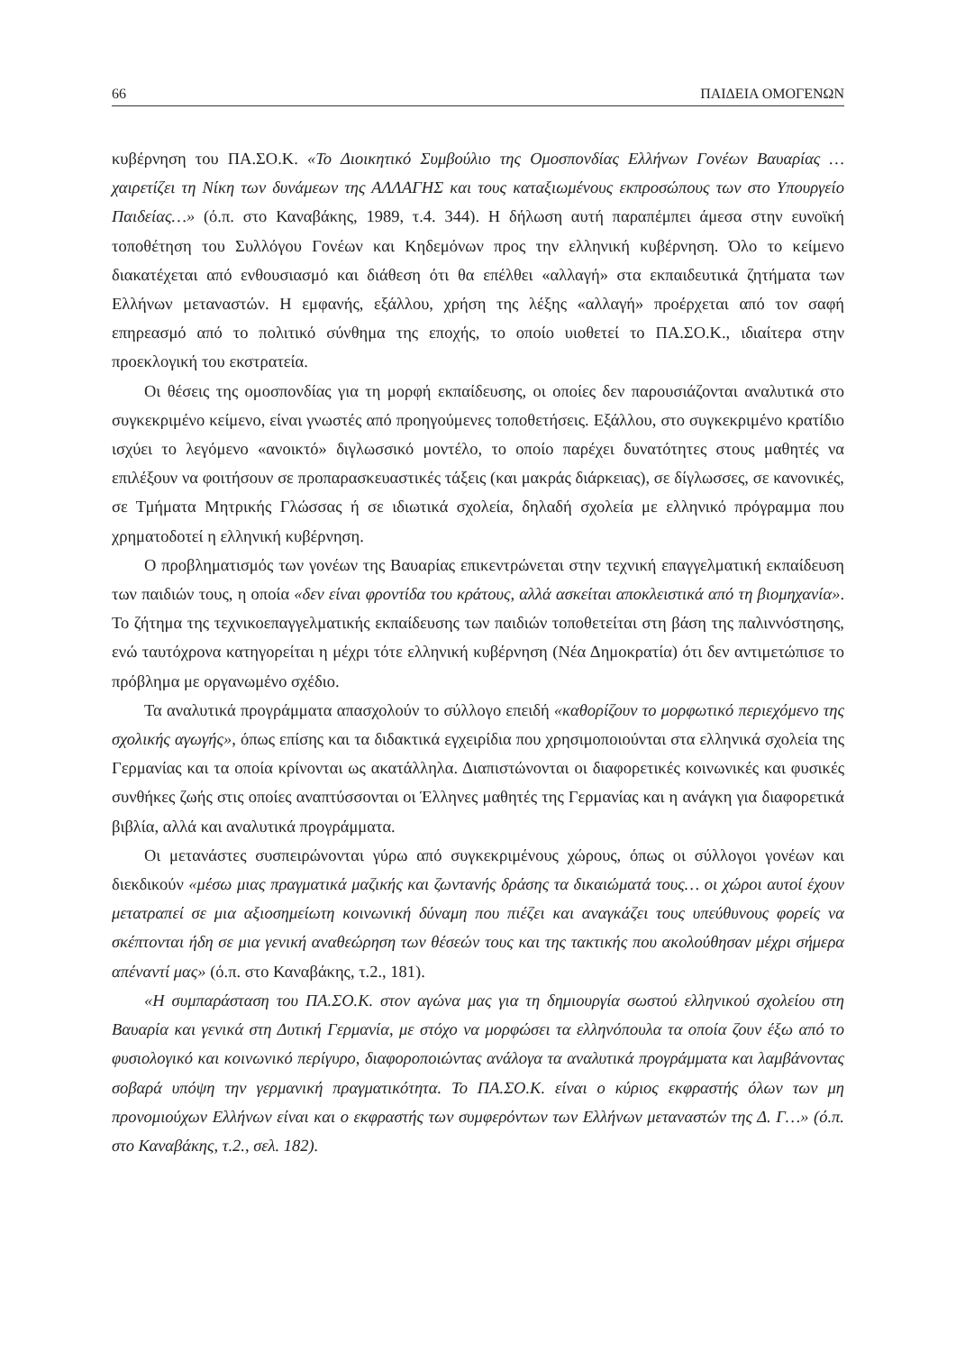66 ΠΑΙΔΕΙΑ ΟΜΟΓΕΝΩΝ
κυβέρνηση του ΠΑ.ΣΟ.Κ. «Το Διοικητικό Συμβούλιο της Ομοσπονδίας Ελλήνων Γονέων Βαυαρίας … χαιρετίζει τη Νίκη των δυνάμεων της ΑΛΛΑΓΗΣ και τους καταξιωμένους εκπροσώπους των στο Υπουργείο Παιδείας…» (ό.π. στο Καναβάκης, 1989, τ.4. 344). Η δήλωση αυτή παραπέμπει άμεσα στην ευνοϊκή τοποθέτηση του Συλλόγου Γονέων και Κηδεμόνων προς την ελληνική κυβέρνηση. Όλο το κείμενο διακατέχεται από ενθουσιασμό και διάθεση ότι θα επέλθει «αλλαγή» στα εκπαιδευτικά ζητήματα των Ελλήνων μεταναστών. Η εμφανής, εξάλλου, χρήση της λέξης «αλλαγή» προέρχεται από τον σαφή επηρεασμό από το πολιτικό σύνθημα της εποχής, το οποίο υιοθετεί το ΠΑ.ΣΟ.Κ., ιδιαίτερα στην προεκλογική του εκστρατεία.
Οι θέσεις της ομοσπονδίας για τη μορφή εκπαίδευσης, οι οποίες δεν παρουσιάζονται αναλυτικά στο συγκεκριμένο κείμενο, είναι γνωστές από προηγούμενες τοποθετήσεις. Εξάλλου, στο συγκεκριμένο κρατίδιο ισχύει το λεγόμενο «ανοικτό» διγλωσσικό μοντέλο, το οποίο παρέχει δυνατότητες στους μαθητές να επιλέξουν να φοιτήσουν σε προπαρασκευαστικές τάξεις (και μακράς διάρκειας), σε δίγλωσσες, σε κανονικές, σε Τμήματα Μητρικής Γλώσσας ή σε ιδιωτικά σχολεία, δηλαδή σχολεία με ελληνικό πρόγραμμα που χρηματοδοτεί η ελληνική κυβέρνηση.
Ο προβληματισμός των γονέων της Βαυαρίας επικεντρώνεται στην τεχνική επαγγελματική εκπαίδευση των παιδιών τους, η οποία «δεν είναι φροντίδα του κράτους, αλλά ασκείται αποκλειστικά από τη βιομηχανία». Το ζήτημα της τεχνικοεπαγγελματικής εκπαίδευσης των παιδιών τοποθετείται στη βάση της παλιννόστησης, ενώ ταυτόχρονα κατηγορείται η μέχρι τότε ελληνική κυβέρνηση (Νέα Δημοκρατία) ότι δεν αντιμετώπισε το πρόβλημα με οργανωμένο σχέδιο.
Τα αναλυτικά προγράμματα απασχολούν το σύλλογο επειδή «καθορίζουν το μορφωτικό περιεχόμενο της σχολικής αγωγής», όπως επίσης και τα διδακτικά εγχειρίδια που χρησιμοποιούνται στα ελληνικά σχολεία της Γερμανίας και τα οποία κρίνονται ως ακατάλληλα. Διαπιστώνονται οι διαφορετικές κοινωνικές και φυσικές συνθήκες ζωής στις οποίες αναπτύσσονται οι Έλληνες μαθητές της Γερμανίας και η ανάγκη για διαφορετικά βιβλία, αλλά και αναλυτικά προγράμματα.
Οι μετανάστες συσπειρώνονται γύρω από συγκεκριμένους χώρους, όπως οι σύλλογοι γονέων και διεκδικούν «μέσω μιας πραγματικά μαζικής και ζωντανής δράσης τα δικαιώματά τους… οι χώροι αυτοί έχουν μετατραπεί σε μια αξιοσημείωτη κοινωνική δύναμη που πιέζει και αναγκάζει τους υπεύθυνους φορείς να σκέπτονται ήδη σε μια γενική αναθεώρηση των θέσεών τους και της τακτικής που ακολούθησαν μέχρι σήμερα απέναντί μας» (ό.π. στο Καναβάκης, τ.2., 181).
«Η συμπαράσταση του ΠΑ.ΣΟ.Κ. στον αγώνα μας για τη δημιουργία σωστού ελληνικού σχολείου στη Βαυαρία και γενικά στη Δυτική Γερμανία, με στόχο να μορφώσει τα ελληνόπουλα τα οποία ζουν έξω από το φυσιολογικό και κοινωνικό περίγυρο, διαφοροποιώντας ανάλογα τα αναλυτικά προγράμματα και λαμβάνοντας σοβαρά υπόψη την γερμανική πραγματικότητα. Το ΠΑ.ΣΟ.Κ. είναι ο κύριος εκφραστής όλων των μη προνομιούχων Ελλήνων είναι και ο εκφραστής των συμφερόντων των Ελλήνων μεταναστών της Δ. Γ…» (ό.π. στο Καναβάκης, τ.2., σελ. 182).